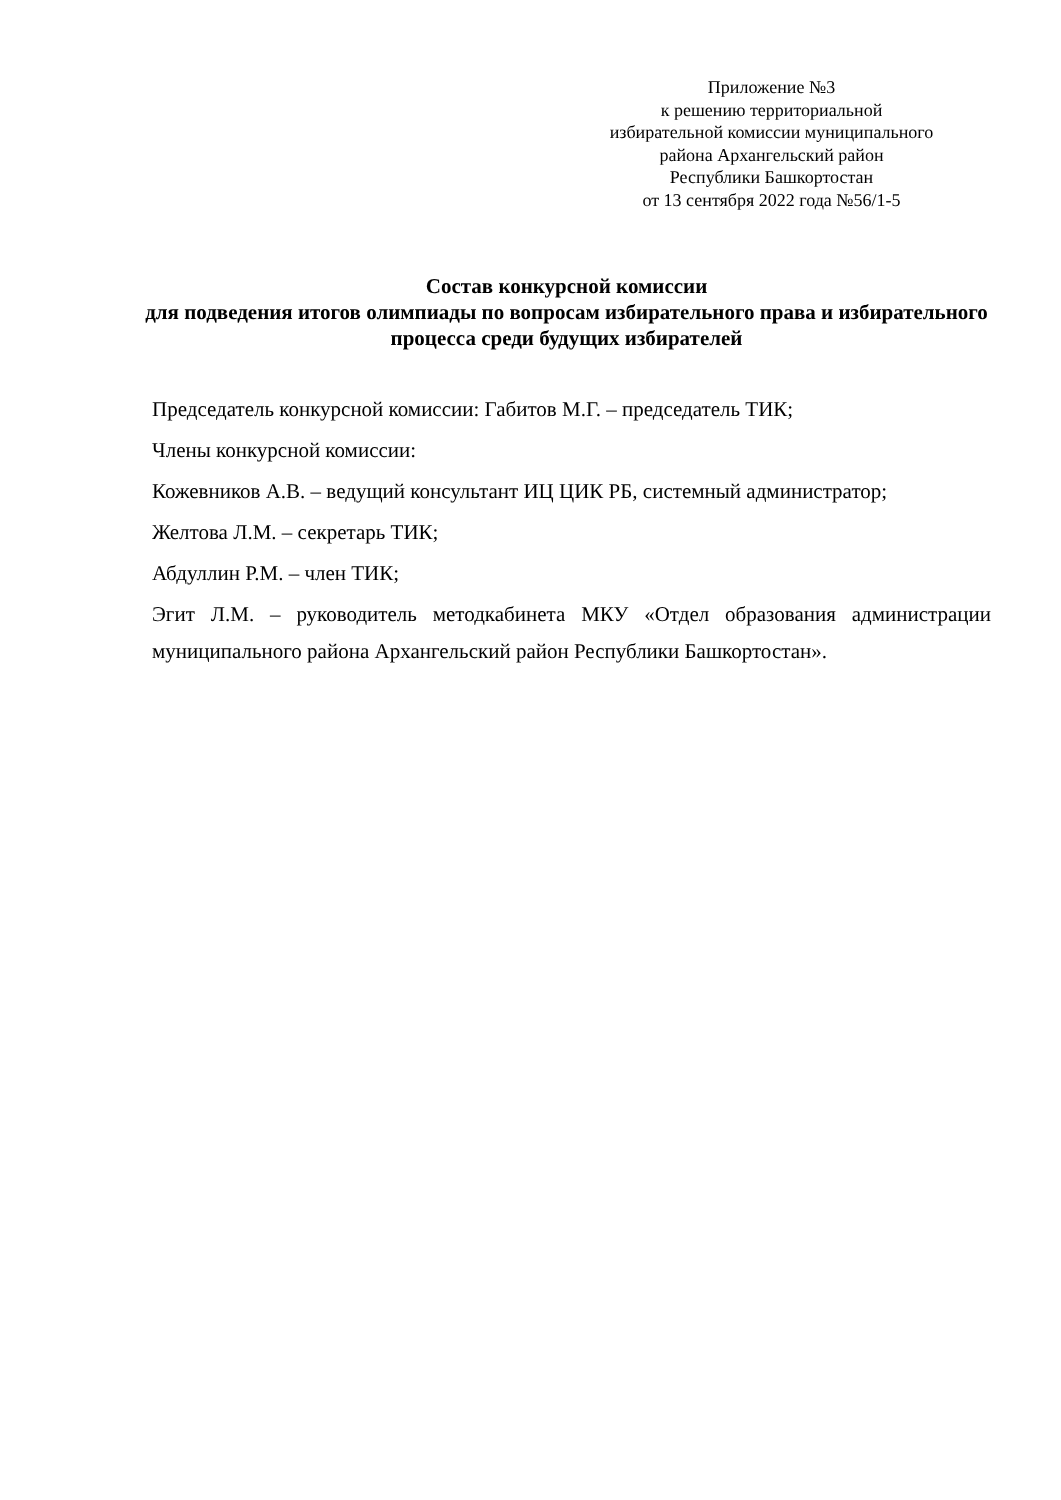Приложение №3
к решению территориальной
избирательной комиссии муниципального
района Архангельский район
Республики Башкортостан
от 13 сентября 2022 года №56/1-5
Состав конкурсной комиссии
для подведения итогов олимпиады по вопросам избирательного права и избирательного процесса среди будущих избирателей
Председатель конкурсной комиссии: Габитов М.Г. – председатель ТИК;
Члены конкурсной комиссии:
Кожевников А.В. – ведущий консультант ИЦ ЦИК РБ, системный администратор;
Желтова Л.М. – секретарь ТИК;
Абдуллин Р.М. – член ТИК;
Эгит Л.М. – руководитель методкабинета МКУ «Отдел образования администрации муниципального района Архангельский район Республики Башкортостан».